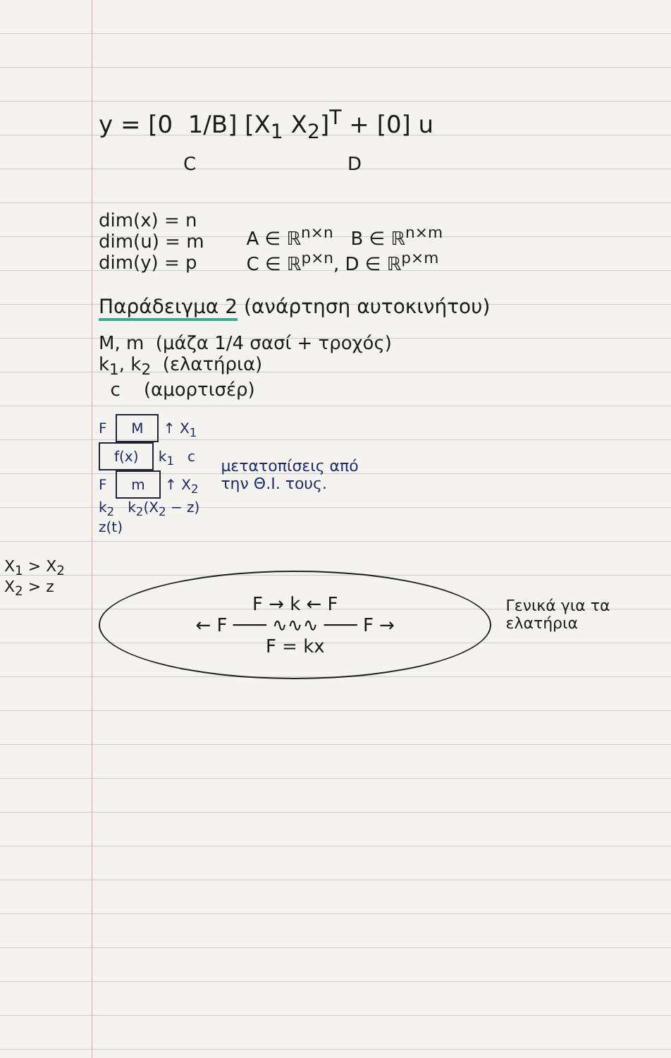X<sub>1</sub> > X<sub>2</sub>
X<sub>2</sub> > z
y = [0 1/B] [X<sub>1</sub> X<sub>2</sub>]<sup>T</sup> + [0] u
C D
dim(x) = n
dim(u) = m
dim(y) = p
A ∈ ℝ<sup>n×n</sup> B ∈ ℝ<sup>n×m</sup>
C ∈ ℝ<sup>p×n</sup>, D ∈ ℝ<sup>p×m</sup>
Παράδειγμα 2 (ανάρτηση αυτοκινήτου)
M, m (μάζα 1/4 σασί + τροχός)
k<sub>1</sub>, k<sub>2</sub> (ελατήρια)
c (αμορτισέρ)
F M ↑ X<sub>1</sub>
f(x) k<sub>1</sub> c
F m ↑ X<sub>2</sub>
k<sub>2</sub> k<sub>2</sub>(X<sub>2</sub> − z)
z(t)
μετατοπίσεις από
την Θ.Ι. τους.
F → k ← F
← F ─── ∿∿∿ ─── F →
F = kx
Γενικά για τα ελατήρια